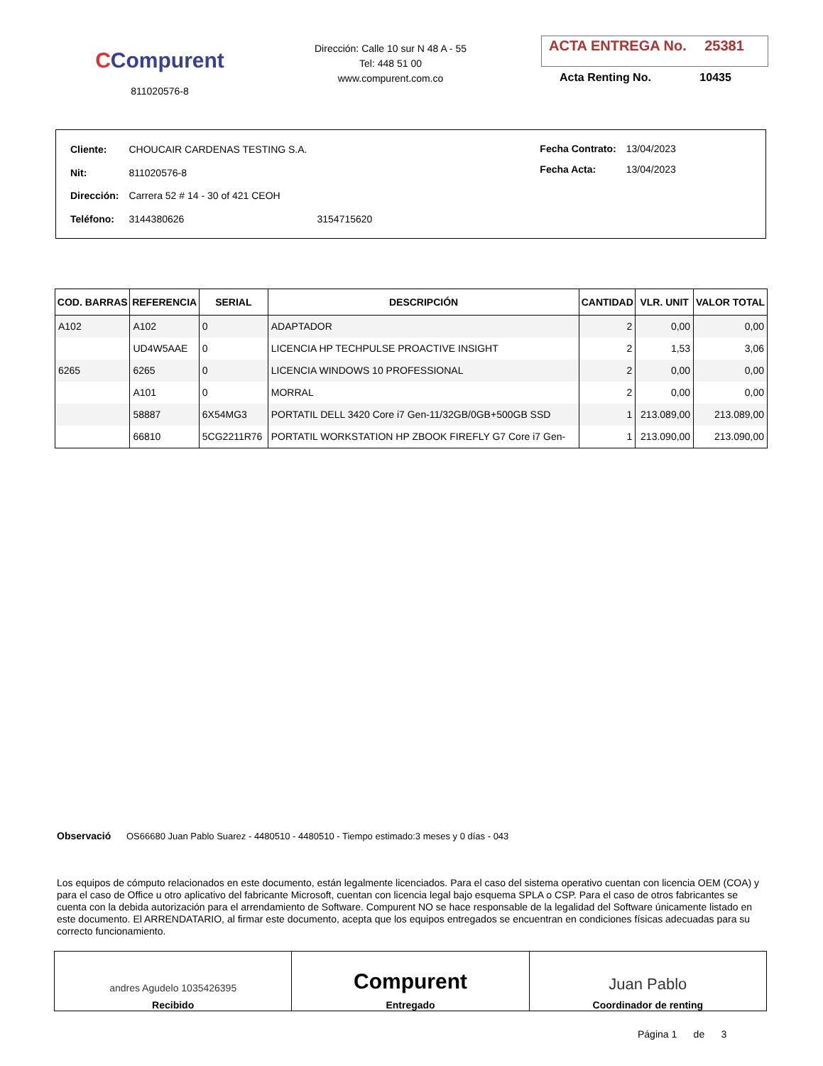CCompurent
811020576-8
Dirección: Calle 10 sur N 48 A - 55
Tel: 448 51 00
www.compurent.com.co
ACTA ENTREGA No. 25381
Acta Renting No. 10435
| Cliente: | CHOUCAIR CARDENAS TESTING S.A. | |
| Nit: | 811020576-8 | |
| Dirección: | Carrera 52 # 14 - 30 of 421 CEOH | |
| Teléfono: | 3144380626 | 3154715620 |
| Fecha Contrato: | 13/04/2023 |
| Fecha Acta: | 13/04/2023 |
| COD. BARRAS | REFERENCIA | SERIAL | DESCRIPCIÓN | CANTIDAD | VLR. UNIT | VALOR TOTAL |
| --- | --- | --- | --- | --- | --- | --- |
| A102 | A102 | 0 | ADAPTADOR | 2 | 0,00 | 0,00 |
| | UD4W5AAE | 0 | LICENCIA HP TECHPULSE PROACTIVE INSIGHT | 2 | 1,53 | 3,06 |
| 6265 | 6265 | 0 | LICENCIA WINDOWS 10 PROFESSIONAL | 2 | 0,00 | 0,00 |
| | A101 | 0 | MORRAL | 2 | 0,00 | 0,00 |
| | 58887 | 6X54MG3 | PORTATIL DELL 3420 Core i7 Gen-11/32GB/0GB+500GB SSD | 1 | 213.089,00 | 213.089,00 |
| | 66810 | 5CG2211R76 | PORTATIL WORKSTATION HP ZBOOK FIREFLY G7 Core i7 Gen- | 1 | 213.090,00 | 213.090,00 |
Observació OS66680 Juan Pablo Suarez - 4480510 - 4480510 - Tiempo estimado:3 meses y 0 días - 043
Los equipos de cómputo relacionados en este documento, están legalmente licenciados. Para el caso del sistema operativo cuentan con licencia OEM (COA) y para el caso de Office u otro aplicativo del fabricante Microsoft, cuentan con licencia legal bajo esquema SPLA o CSP. Para el caso de otros fabricantes se cuenta con la debida autorización para el arrendamiento de Software. Compurent NO se hace responsable de la legalidad del Software únicamente listado en este documento. El ARRENDATARIO, al firmar este documento, acepta que los equipos entregados se encuentran en condiciones físicas adecuadas para su correcto funcionamiento.
andres Agudelo 1035426395
Recibido
Compurent
Entregado
Juan Pablo
Coordinador de renting
Página 1 de 3